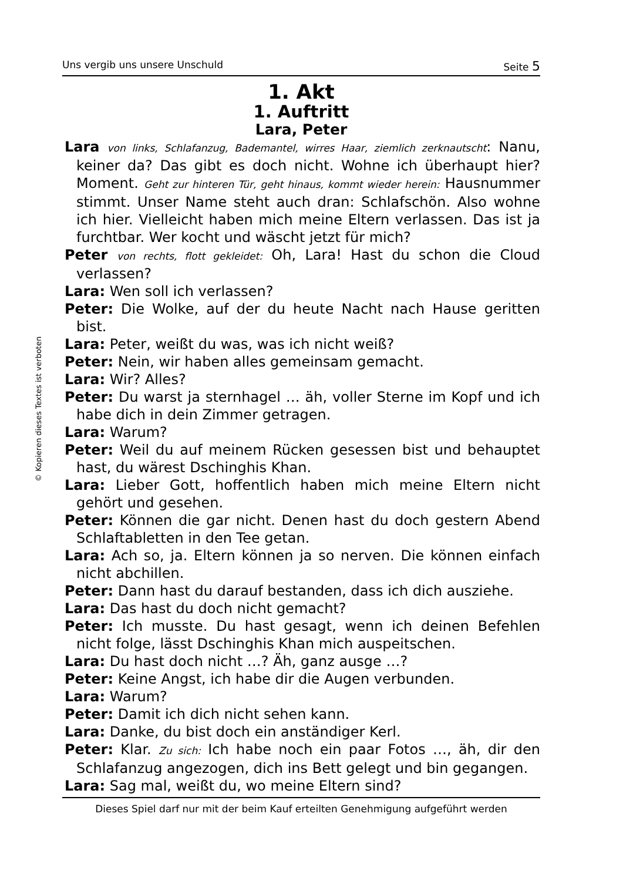© Kopieren dieses Textes ist verboten
Uns vergib uns unsere Unschuld Seite 5
1. Akt
1. Auftritt
Lara, Peter
Lara von links, Schlafanzug, Bademantel, wirres Haar, ziemlich zerknautscht: Nanu, keiner da? Das gibt es doch nicht. Wohne ich überhaupt hier? Moment. Geht zur hinteren Tür, geht hinaus, kommt wieder herein: Hausnummer stimmt. Unser Name steht auch dran: Schlafschön. Also wohne ich hier. Vielleicht haben mich meine Eltern verlassen. Das ist ja furchtbar. Wer kocht und wäscht jetzt für mich?
Peter von rechts, flott gekleidet: Oh, Lara! Hast du schon die Cloud verlassen?
Lara: Wen soll ich verlassen?
Peter: Die Wolke, auf der du heute Nacht nach Hause geritten bist.
Lara: Peter, weißt du was, was ich nicht weiß?
Peter: Nein, wir haben alles gemeinsam gemacht.
Lara: Wir? Alles?
Peter: Du warst ja sternhagel … äh, voller Sterne im Kopf und ich habe dich in dein Zimmer getragen.
Lara: Warum?
Peter: Weil du auf meinem Rücken gesessen bist und behauptet hast, du wärest Dschinghis Khan.
Lara: Lieber Gott, hoffentlich haben mich meine Eltern nicht gehört und gesehen.
Peter: Können die gar nicht. Denen hast du doch gestern Abend Schlaftabletten in den Tee getan.
Lara: Ach so, ja. Eltern können ja so nerven. Die können einfach nicht abchillen.
Peter: Dann hast du darauf bestanden, dass ich dich ausziehe.
Lara: Das hast du doch nicht gemacht?
Peter: Ich musste. Du hast gesagt, wenn ich deinen Befehlen nicht folge, lässt Dschinghis Khan mich auspeitschen.
Lara: Du hast doch nicht …? Äh, ganz ausge …?
Peter: Keine Angst, ich habe dir die Augen verbunden.
Lara: Warum?
Peter: Damit ich dich nicht sehen kann.
Lara: Danke, du bist doch ein anständiger Kerl.
Peter: Klar. Zu sich: Ich habe noch ein paar Fotos …, äh, dir den Schlafanzug angezogen, dich ins Bett gelegt und bin gegangen.
Lara: Sag mal, weißt du, wo meine Eltern sind?
Dieses Spiel darf nur mit der beim Kauf erteilten Genehmigung aufgeführt werden